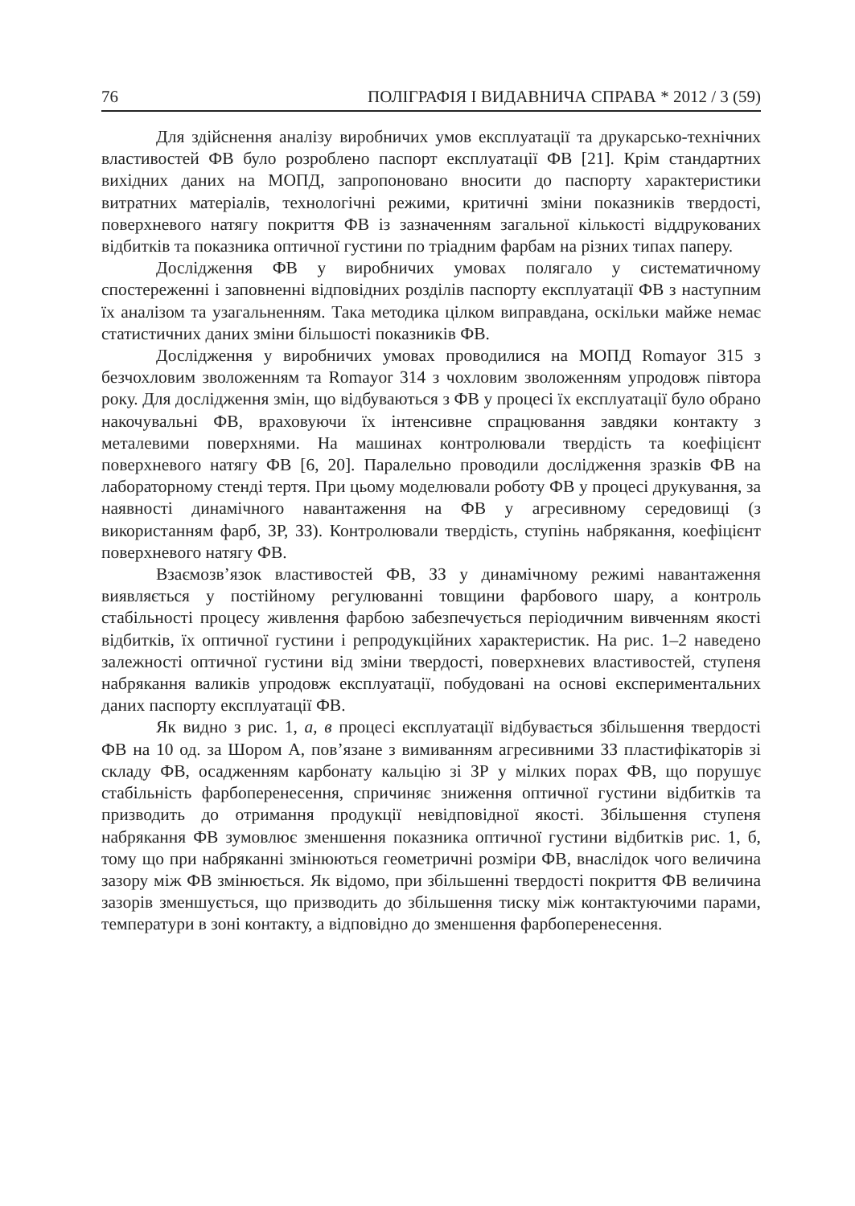76 ПОЛІГРАФІЯ І ВИДАВНИЧА СПРАВА * 2012 / 3 (59)
Для здійснення аналізу виробничих умов експлуатації та друкарсько-технічних властивостей ФВ було розроблено паспорт експлуатації ФВ [21]. Крім стандартних вихідних даних на МОПД, запропоновано вносити до паспорту характеристики витратних матеріалів, технологічні режими, критичні зміни показників твердості, поверхневого натягу покриття ФВ із зазначенням загальної кількості віддрукованих відбитків та показника оптичної густини по тріадним фарбам на різних типах паперу.
Дослідження ФВ у виробничих умовах полягало у систематичному спостереженні і заповненні відповідних розділів паспорту експлуатації ФВ з наступним їх аналізом та узагальненням. Така методика цілком виправдана, оскільки майже немає статистичних даних зміни більшості показників ФВ.
Дослідження у виробничих умовах проводилися на МОПД Romayor 315 з безчохловим зволоженням та Romayor 314 з чохловим зволоженням упродовж півтора року. Для дослідження змін, що відбуваються з ФВ у процесі їх експлуатації було обрано накочувальні ФВ, враховуючи їх інтенсивне спрацювання завдяки контакту з металевими поверхнями. На машинах контролювали твердість та коефіцієнт поверхневого натягу ФВ [6, 20]. Паралельно проводили дослідження зразків ФВ на лабораторному стенді тертя. При цьому моделювали роботу ФВ у процесі друкування, за наявності динамічного навантаження на ФВ у агресивному середовищі (з використанням фарб, ЗР, ЗЗ). Контролювали твердість, ступінь набрякання, коефіцієнт поверхневого натягу ФВ.
Взаємозв’язок властивостей ФВ, ЗЗ у динамічному режимі навантаження виявляється у постійному регулюванні товщини фарбового шару, а контроль стабільності процесу живлення фарбою забезпечується періодичним вивченням якості відбитків, їх оптичної густини і репродукційних характеристик. На рис. 1–2 наведено залежності оптичної густини від зміни твердості, поверхневих властивостей, ступеня набрякання валиків упродовж експлуатації, побудовані на основі експериментальних даних паспорту експлуатації ФВ.
Як видно з рис. 1, а, в процесі експлуатації відбувається збільшення твердості ФВ на 10 од. за Шором А, пов’язане з вимиванням агресивними ЗЗ пластифікаторів зі складу ФВ, осадженням карбонату кальцію зі ЗР у мілких порах ФВ, що порушує стабільність фарбоперенесення, спричиняє зниження оптичної густини відбитків та призводить до отримання продукції невідповідної якості. Збільшення ступеня набрякання ФВ зумовлює зменшення показника оптичної густини відбитків рис. 1, б, тому що при набряканні змінюються геометричні розміри ФВ, внаслідок чого величина зазору між ФВ змінюється. Як відомо, при збільшенні твердості покриття ФВ величина зазорів зменшується, що призводить до збільшення тиску між контактуючими парами, температури в зоні контакту, а відповідно до зменшення фарбоперенесення.